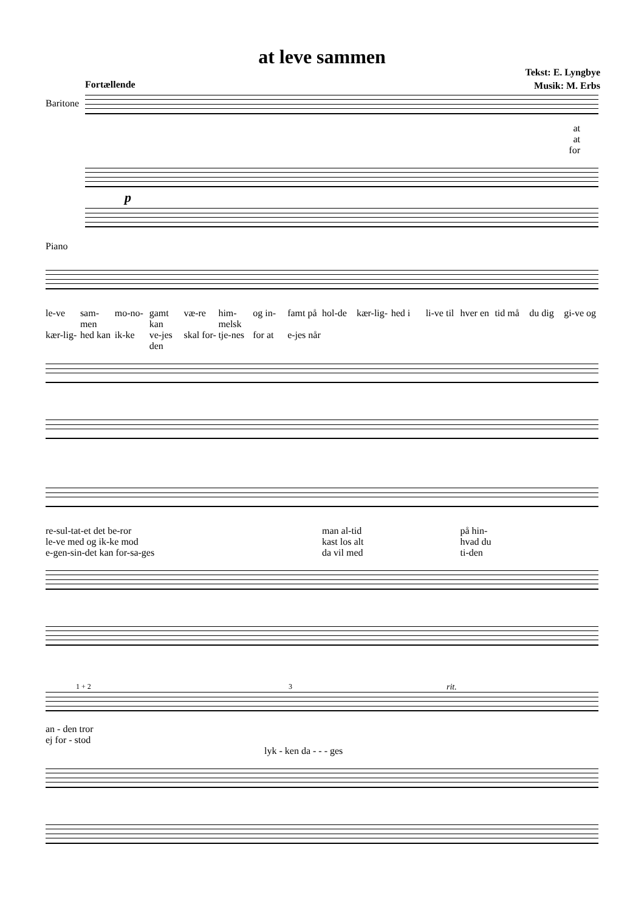at leve sammen
Tekst: E. Lyngbye
Musik: M. Erbs
Fortællende
Baritone
at
at
for
Piano
p
le-ve sam-men mo-no- gamt kan væ-re him-melsk og in- famt på hol-de kær-lig- hed i li-ve til hver en tid må du dig gi-ve og kær-lig- hed kan ik-ke ve-jes den skal for- tje-nes for at e-jes når
re-sul-tat-et det be-ror man al-tid på hin- le-ve med og ik-ke mod kast los alt hvad du e-gen-sin-det kan for-sa-ges da vil med ti-den
1 + 2 3 rit.
an - den tror
ej for - stod
lyk - ken da - - - ges